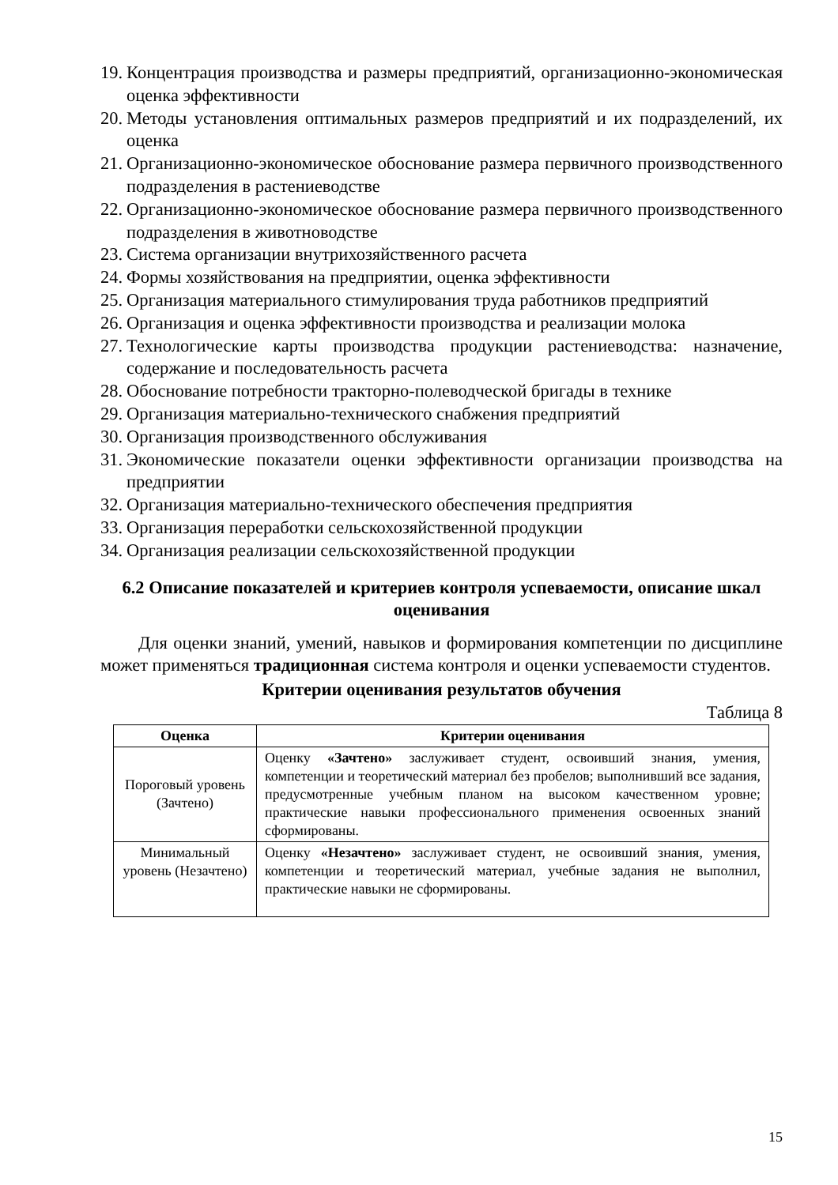19. Концентрация производства и размеры предприятий, организационно-экономическая оценка эффективности
20. Методы установления оптимальных размеров предприятий и их подразделений, их оценка
21. Организационно-экономическое обоснование размера первичного производственного подразделения в растениеводстве
22. Организационно-экономическое обоснование размера первичного производственного подразделения в животноводстве
23. Система организации внутрихозяйственного расчета
24. Формы хозяйствования на предприятии, оценка эффективности
25. Организация материального стимулирования труда работников предприятий
26. Организация и оценка эффективности производства и реализации молока
27. Технологические карты производства продукции растениеводства: назначение, содержание и последовательность расчета
28. Обоснование потребности тракторно-полеводческой бригады в технике
29. Организация материально-технического снабжения предприятий
30. Организация производственного обслуживания
31. Экономические показатели оценки эффективности организации производства на предприятии
32. Организация материально-технического обеспечения предприятия
33. Организация переработки сельскохозяйственной продукции
34. Организация реализации сельскохозяйственной продукции
6.2 Описание показателей и критериев контроля успеваемости, описание шкал оценивания
Для оценки знаний, умений, навыков и формирования компетенции по дисциплине может применяться традиционная система контроля и оценки успеваемости студентов.
Критерии оценивания результатов обучения
Таблица 8
| Оценка | Критерии оценивания |
| --- | --- |
| Пороговый уровень (Зачтено) | Оценку «Зачтено» заслуживает студент, освоивший знания, умения, компетенции и теоретический материал без пробелов; выполнивший все задания, предусмотренные учебным планом на высоком качественном уровне; практические навыки профессионального применения освоенных знаний сформированы. |
| Минимальный уровень (Незачтено) | Оценку «Незачтено» заслуживает студент, не освоивший знания, умения, компетенции и теоретический материал, учебные задания не выполнил, практические навыки не сформированы. |
15